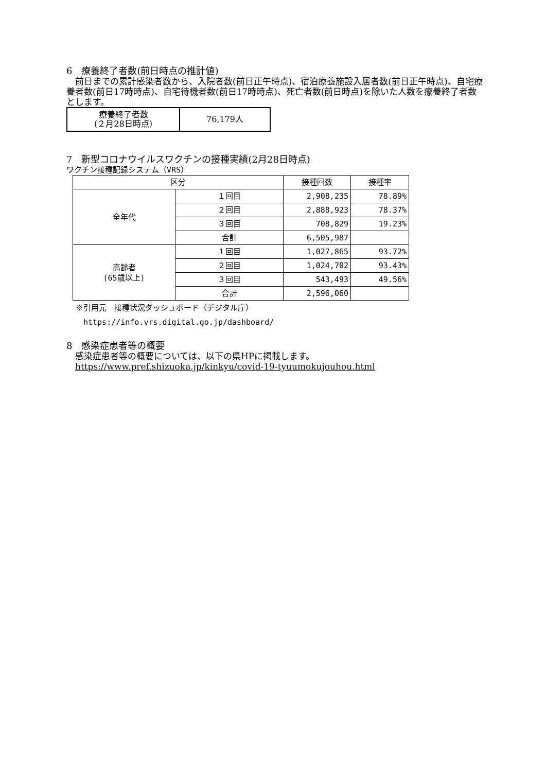6　療養終了者数(前日時点の推計値)
　前日までの累計感染者数から、入院者数(前日正午時点)、宿泊療養施設入居者数(前日正午時点)、自宅療養者数(前日17時時点)、自宅待機者数(前日17時時点)、死亡者数(前日時点)を除いた人数を療養終了者数とします。
| 療養終了者数 (２月28日時点) | 76,179人 |
7　新型コロナウイルスワクチンの接種実績(2月28日時点)
ワクチン接種記録システム（VRS）
| 区分 | | 接種回数 | 接種率 |
| --- | --- | --- | --- |
| 全年代 | １回目 | 2,908,235 | 78.89% |
| | ２回目 | 2,888,923 | 78.37% |
| | ３回目 | 708,829 | 19.23% |
| | 合計 | 6,505,987 | |
| 高齢者 (65歳以上) | １回目 | 1,027,865 | 93.72% |
| | ２回目 | 1,024,702 | 93.43% |
| | ３回目 | 543,493 | 49.56% |
| | 合計 | 2,596,060 | |
※引用元　接種状況ダッシュボード（デジタル庁）
　https://info.vrs.digital.go.jp/dashboard/
8　感染症患者等の概要
　感染症患者等の概要については、以下の県HPに掲載します。
　https://www.pref.shizuoka.jp/kinkyu/covid-19-tyuumokujouhou.html